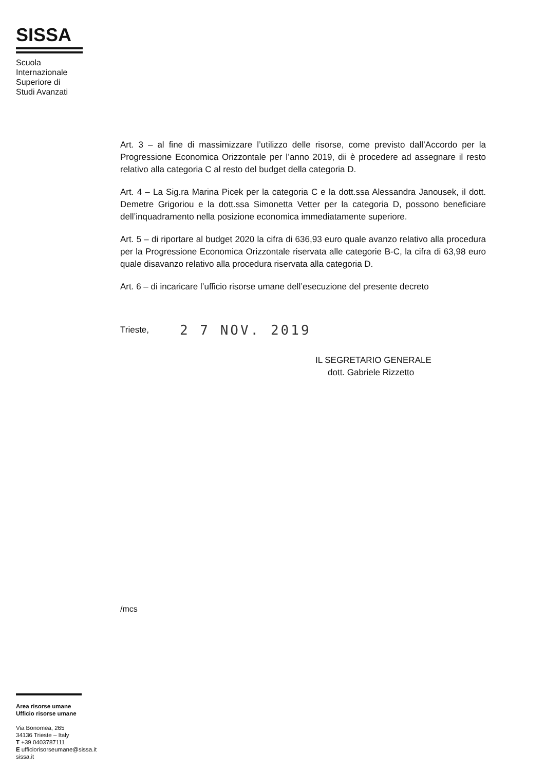SISSA
Scuola
Internazionale
Superiore di
Studi Avanzati
Art. 3 – al fine di massimizzare l’utilizzo delle risorse, come previsto dall’Accordo per la Progressione Economica Orizzontale per l’anno 2019, dii è procedere ad assegnare il resto relativo alla categoria C al resto del budget della categoria D.
Art. 4 – La Sig.ra Marina Picek per la categoria C e la dott.ssa Alessandra Janousek, il dott. Demetre Grigoriou e la dott.ssa Simonetta Vetter per la categoria D, possono beneficiare dell’inquadramento nella posizione economica immediatamente superiore.
Art. 5 – di riportare al budget 2020 la cifra di 636,93 euro quale avanzo relativo alla procedura per la Progressione Economica Orizzontale riservata alle categorie B-C, la cifra di 63,98 euro quale disavanzo relativo alla procedura riservata alla categoria D.
Art. 6 – di incaricare l’ufficio risorse umane dell’esecuzione del presente decreto
Trieste, 2 7 NOV. 2019
IL SEGRETARIO GENERALE
dott. Gabriele Rizzetto
/mcs
Area risorse umane
Ufficio risorse umane
Via Bonomea, 265
34136 Trieste – Italy
T +39 0403787111
E ufficiorisorseumane@sissa.it
sissa.it